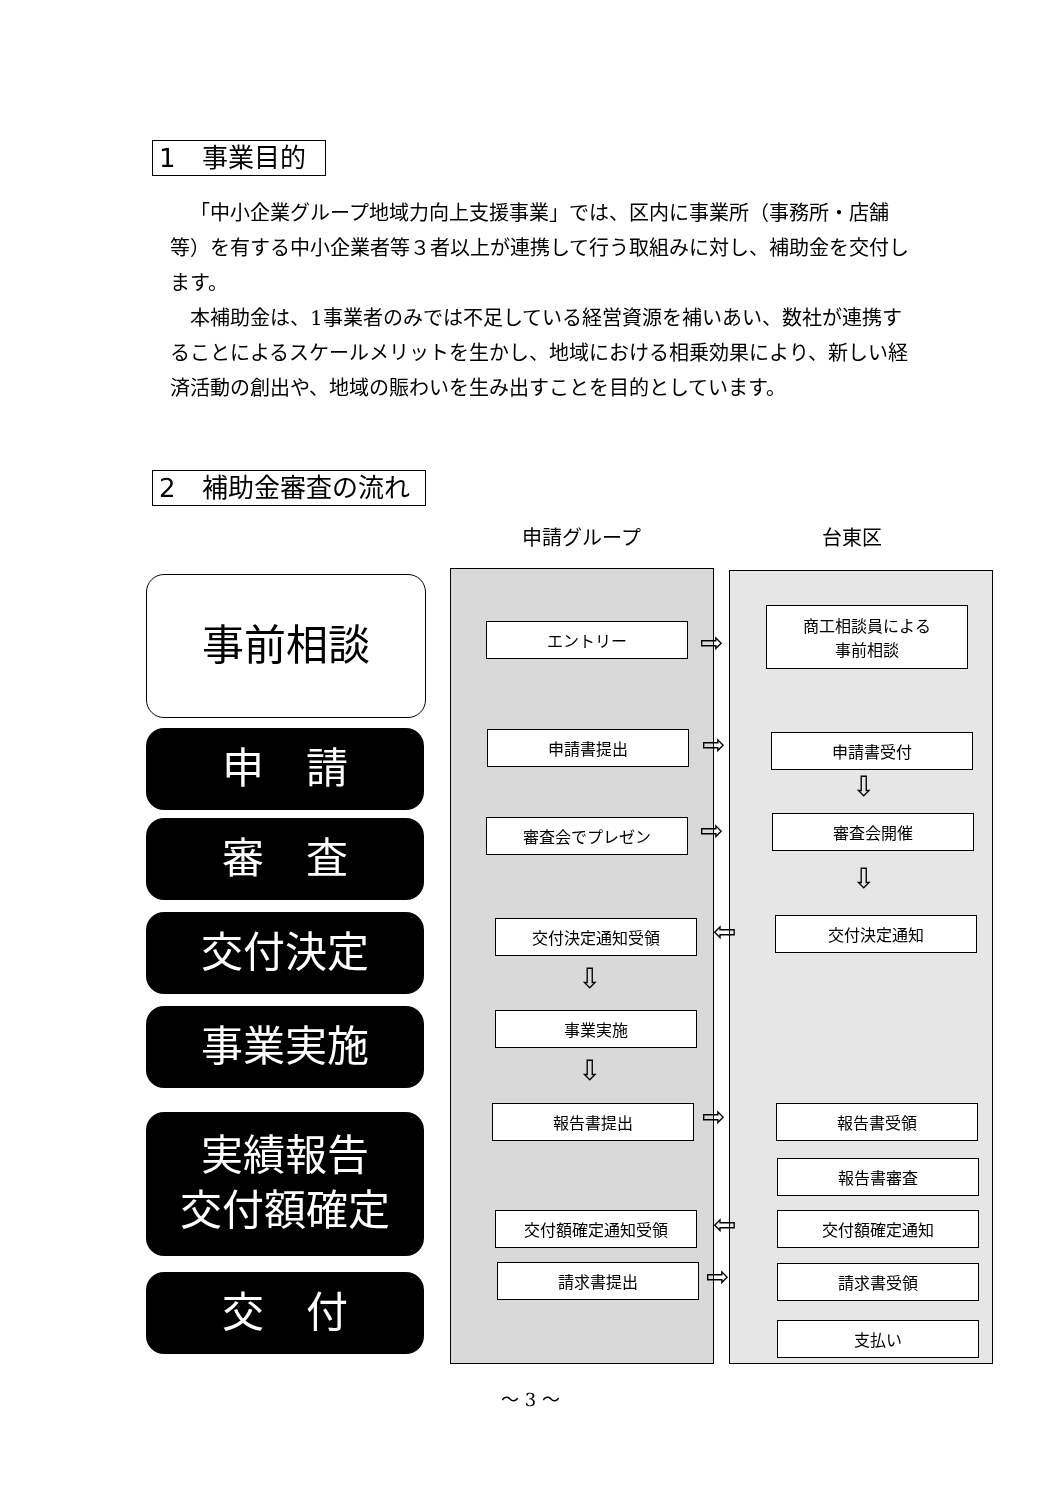1　事業目的
「中小企業グループ地域力向上支援事業」では、区内に事業所（事務所・店舗等）を有する中小企業者等３者以上が連携して行う取組みに対し、補助金を交付します。
本補助金は、1事業者のみでは不足している経営資源を補いあい、数社が連携することによるスケールメリットを生かし、地域における相乗効果により、新しい経済活動の創出や、地域の賑わいを生み出すことを目的としています。
2　補助金審査の流れ
申請グループ 台東区
事前相談
申　請
審　査
交付決定
事業実施
実績報告
交付額確定
交　付
エントリー ⇨
商工相談員による
事前相談
申請書提出 ⇨ 申請書受付
⇩
審査会でプレゼン ⇨ 審査会開催
⇩
交付決定通知受領 ⇦ 交付決定通知
⇩
事業実施
⇩
報告書提出 ⇨ 報告書受領
報告書審査
交付額確定通知受領 ⇦ 交付額確定通知
請求書提出 ⇨ 請求書受領
支払い
～ 3 ～